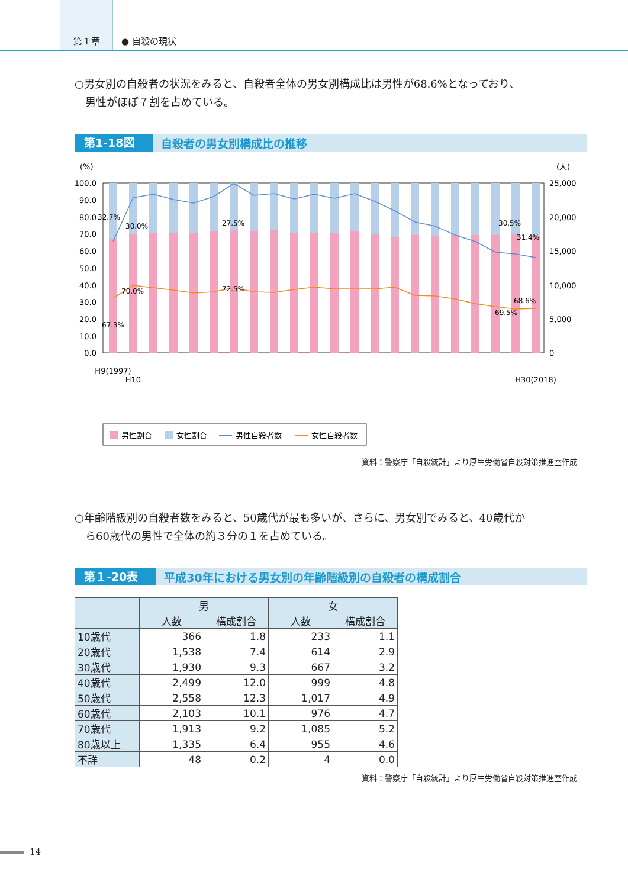第１章
● 自殺の現状
○男女別の自殺者の状況をみると、自殺者全体の男女別構成比は男性が68.6%となっており、
　男性がほぼ７割を占めている。
第1-18図 自殺者の男女別構成比の推移
(%)
(人)
100.0
90.0
80.0
70.0
60.0
50.0
40.0
30.0
20.0
10.0
0.0
25,000
20,000
15,000
10,000
5,000
0
32.7%
30.0%
27.5%
30.5%
31.4%
70.0%
72.5%
68.6%
69.5%
67.3%
H9(1997)
H10
H30(2018)
男性割合
女性割合
男性自殺者数
女性自殺者数
資料：警察庁「自殺統計」より厚生労働省自殺対策推進室作成
○年齢階級別の自殺者数をみると、50歳代が最も多いが、さらに、男女別でみると、40歳代か
　ら60歳代の男性で全体の約３分の１を占めている。
第１-20表 平成30年における男女別の年齢階級別の自殺者の構成割合
| | 男 | | 女 | |
| --- | --- | --- | --- | --- |
| | 人数 | 構成割合 | 人数 | 構成割合 |
| 10歳代 | 366 | 1.8 | 233 | 1.1 |
| 20歳代 | 1,538 | 7.4 | 614 | 2.9 |
| 30歳代 | 1,930 | 9.3 | 667 | 3.2 |
| 40歳代 | 2,499 | 12.0 | 999 | 4.8 |
| 50歳代 | 2,558 | 12.3 | 1,017 | 4.9 |
| 60歳代 | 2,103 | 10.1 | 976 | 4.7 |
| 70歳代 | 1,913 | 9.2 | 1,085 | 5.2 |
| 80歳以上 | 1,335 | 6.4 | 955 | 4.6 |
| 不詳 | 48 | 0.2 | 4 | 0.0 |
資料：警察庁「自殺統計」より厚生労働省自殺対策推進室作成
14